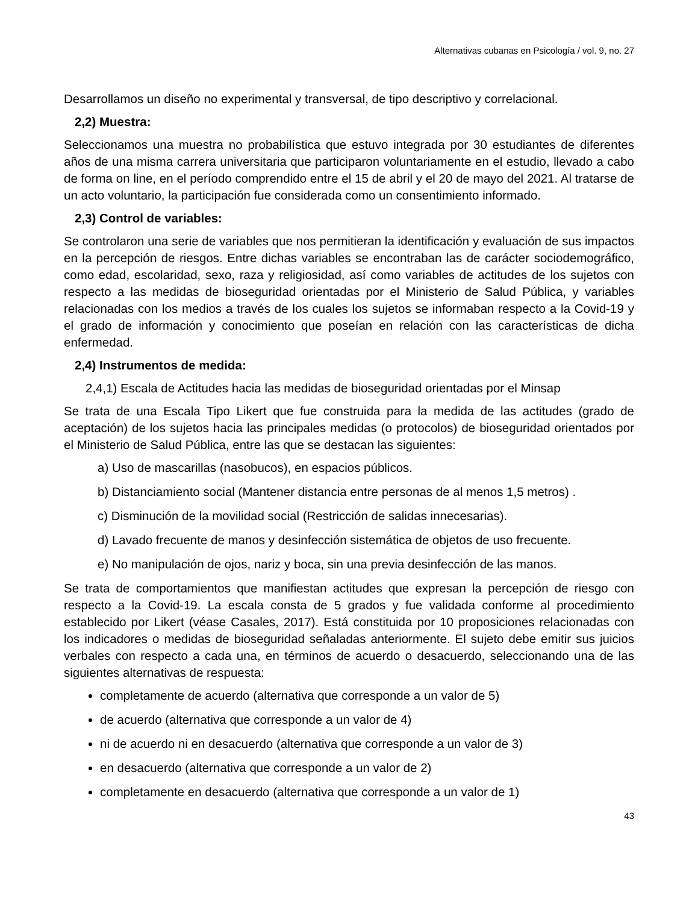Alternativas cubanas en Psicología / vol. 9, no. 27
Desarrollamos un diseño no experimental y transversal, de tipo descriptivo y correlacional.
2,2) Muestra:
Seleccionamos una muestra no probabilística que estuvo integrada por 30 estudiantes de diferentes años de una misma carrera universitaria que participaron voluntariamente en el estudio, llevado a cabo de forma on line, en el período comprendido entre el 15 de abril y el 20 de mayo del 2021. Al tratarse de un acto voluntario, la participación fue considerada como un consentimiento informado.
2,3) Control de variables:
Se controlaron una serie de variables que nos permitieran la identificación y evaluación de sus impactos en la percepción de riesgos. Entre dichas variables se encontraban las de carácter sociodemográfico, como edad, escolaridad, sexo, raza y religiosidad, así como variables de actitudes de los sujetos con respecto a las medidas de bioseguridad orientadas por el Ministerio de Salud Pública, y variables relacionadas con los medios a través de los cuales los sujetos se informaban respecto a la Covid-19 y el grado de información y conocimiento que poseían en relación con las características de dicha enfermedad.
2,4) Instrumentos de medida:
2,4,1) Escala de Actitudes hacia las medidas de bioseguridad orientadas por el Minsap
Se trata de una Escala Tipo Likert que fue construida para la medida de las actitudes (grado de aceptación) de los sujetos hacia las principales medidas (o protocolos) de bioseguridad orientados por el Ministerio de Salud Pública, entre las que se destacan las siguientes:
a) Uso de mascarillas (nasobucos), en espacios públicos.
b) Distanciamiento social (Mantener distancia entre personas de al menos 1,5 metros) .
c) Disminución de la movilidad social (Restricción de salidas innecesarias).
d) Lavado frecuente de manos y desinfección sistemática de objetos de uso frecuente.
e) No manipulación de ojos, nariz y boca, sin una previa desinfección de las manos.
Se trata de comportamientos que manifiestan actitudes que expresan la percepción de riesgo con respecto a la Covid-19. La escala consta de 5 grados y fue validada conforme al procedimiento establecido por Likert (véase Casales, 2017). Está constituida por 10 proposiciones relacionadas con los indicadores o medidas de bioseguridad señaladas anteriormente. El sujeto debe emitir sus juicios verbales con respecto a cada una, en términos de acuerdo o desacuerdo, seleccionando una de las siguientes alternativas de respuesta:
completamente de acuerdo (alternativa que corresponde a un valor de 5)
de acuerdo (alternativa que corresponde a un valor de 4)
ni de acuerdo ni en desacuerdo (alternativa que corresponde a un valor de 3)
en desacuerdo (alternativa que corresponde a un valor de 2)
completamente en desacuerdo (alternativa que corresponde a un valor de 1)
43